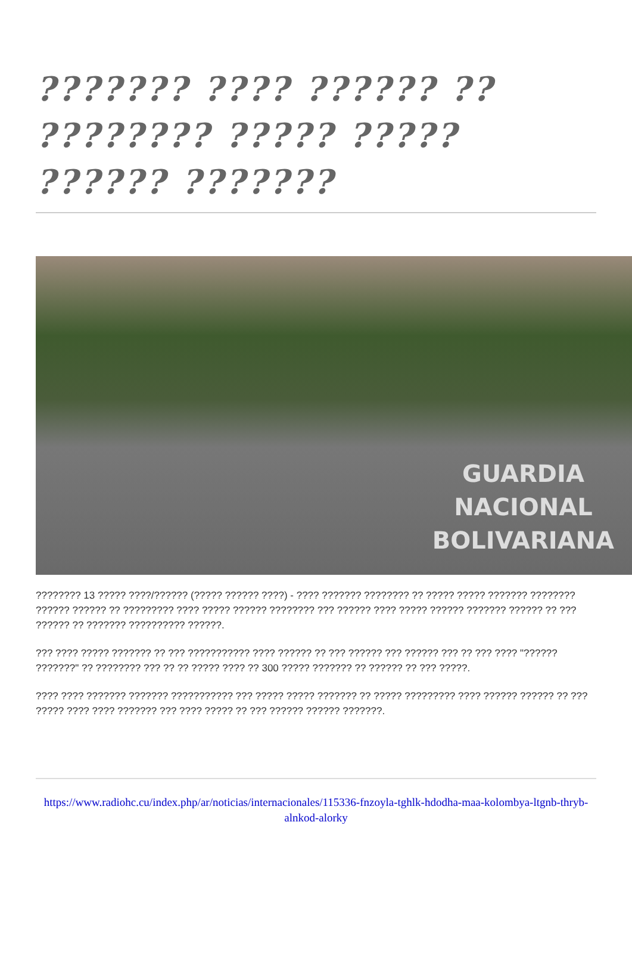??????? ???? ?????? ?? ???????? ????? ????? ?????? ???????
GUARDIA
NACIONAL
BOLIVARIANA
???????? 13 ????? ????/?????? (????? ?????? ????) - ???? ??????? ???????? ?? ????? ????? ??????? ???????? ?????? ?????? ?? ????????? ???? ????? ?????? ???????? ??? ?????? ???? ????? ?????? ??????? ?????? ?? ??? ?????? ?? ??????? ?????????? ??????.
??? ???? ????? ??????? ?? ??? ??????????? ???? ?????? ?? ??? ?????? ??? ?????? ??? ?? ??? ???? "?????? ???????" ?? ???????? ??? ?? ?? ????? ???? ?? 300 ????? ??????? ?? ?????? ?? ??? ?????.
???? ???? ??????? ??????? ??????????? ??? ????? ????? ??????? ?? ????? ????????? ???? ?????? ?????? ?? ??? ????? ???? ???? ??????? ??? ???? ????? ?? ??? ?????? ?????? ???????.
https://www.radiohc.cu/index.php/ar/noticias/internacionales/115336-fnzoyla-tghlk-hdodha-maa-kolombya-ltgnb-thryb-alnkod-alorky